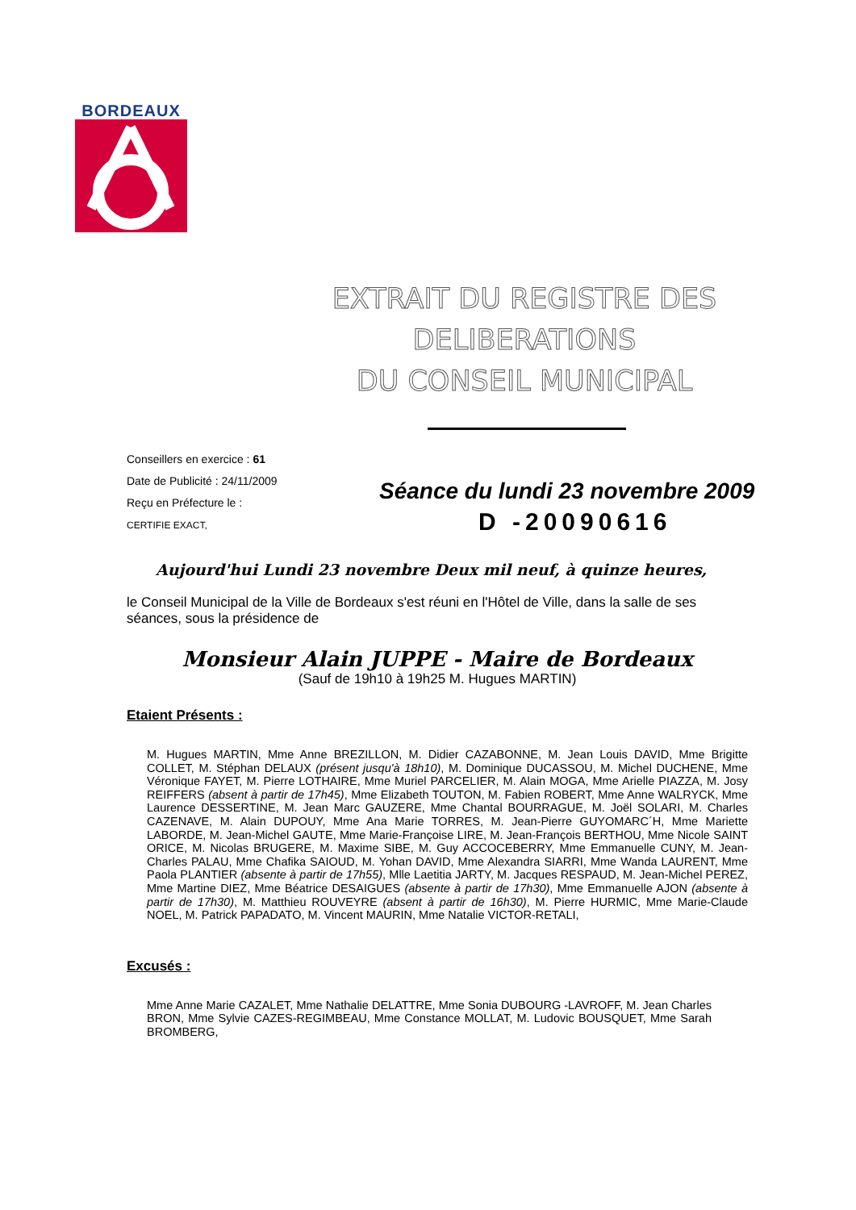BORDEAUX
EXTRAIT DU REGISTRE DES
DELIBERATIONS
DU CONSEIL MUNICIPAL
Conseillers en exercice : 61
Date de Publicité : 24/11/2009
Reçu en Préfecture le :
CERTIFIE EXACT,
Séance du lundi 23 novembre 2009
D -20090616
Aujourd'hui Lundi 23 novembre Deux mil neuf, à quinze heures,
le Conseil Municipal de la Ville de Bordeaux s'est réuni en l'Hôtel de Ville, dans la salle de ses séances, sous la présidence de
Monsieur Alain JUPPE - Maire de Bordeaux
(Sauf de 19h10 à 19h25 M. Hugues MARTIN)
Etaient Présents :
M. Hugues MARTIN, Mme Anne BREZILLON, M. Didier CAZABONNE, M. Jean Louis DAVID, Mme Brigitte COLLET, M. Stéphan DELAUX (présent jusqu'à 18h10), M. Dominique DUCASSOU, M. Michel DUCHENE, Mme Véronique FAYET, M. Pierre LOTHAIRE, Mme Muriel PARCELIER, M. Alain MOGA, Mme Arielle PIAZZA, M. Josy REIFFERS (absent à partir de 17h45), Mme Elizabeth TOUTON, M. Fabien ROBERT, Mme Anne WALRYCK, Mme Laurence DESSERTINE, M. Jean Marc GAUZERE, Mme Chantal BOURRAGUE, M. Joël SOLARI, M. Charles CAZENAVE, M. Alain DUPOUY, Mme Ana Marie TORRES, M. Jean-Pierre GUYOMARC´H, Mme Mariette LABORDE, M. Jean-Michel GAUTE, Mme Marie-Françoise LIRE, M. Jean-François BERTHOU, Mme Nicole SAINT ORICE, M. Nicolas BRUGERE, M. Maxime SIBE, M. Guy ACCOCEBERRY, Mme Emmanuelle CUNY, M. Jean-Charles PALAU, Mme Chafika SAIOUD, M. Yohan DAVID, Mme Alexandra SIARRI, Mme Wanda LAURENT, Mme Paola PLANTIER (absente à partir de 17h55), Mlle Laetitia JARTY, M. Jacques RESPAUD, M. Jean-Michel PEREZ, Mme Martine DIEZ, Mme Béatrice DESAIGUES (absente à partir de 17h30), Mme Emmanuelle AJON (absente à partir de 17h30), M. Matthieu ROUVEYRE (absent à partir de 16h30), M. Pierre HURMIC, Mme Marie-Claude NOEL, M. Patrick PAPADATO, M. Vincent MAURIN, Mme Natalie VICTOR-RETALI,
Excusés :
Mme Anne Marie CAZALET, Mme Nathalie DELATTRE, Mme Sonia DUBOURG -LAVROFF, M. Jean Charles BRON, Mme Sylvie CAZES-REGIMBEAU, Mme Constance MOLLAT, M. Ludovic BOUSQUET, Mme Sarah BROMBERG,